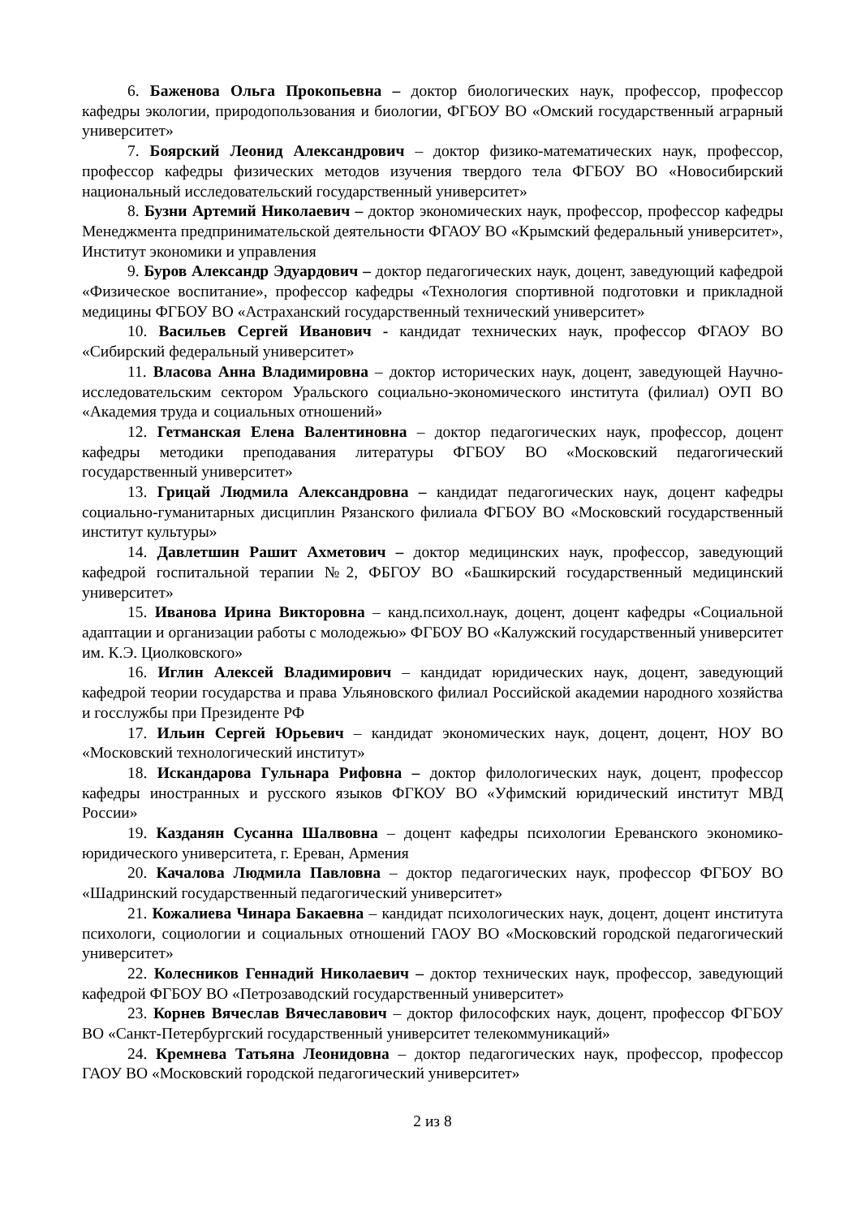6. Баженова Ольга Прокопьевна – доктор биологических наук, профессор, профессор кафедры экологии, природопользования и биологии, ФГБОУ ВО «Омский государственный аграрный университет»
7. Боярский Леонид Александрович – доктор физико-математических наук, профессор, профессор кафедры физических методов изучения твердого тела ФГБОУ ВО «Новосибирский национальный исследовательский государственный университет»
8. Бузни Артемий Николаевич – доктор экономических наук, профессор, профессор кафедры Менеджмента предпринимательской деятельности ФГАОУ ВО «Крымский федеральный университет», Институт экономики и управления
9. Буров Александр Эдуардович – доктор педагогических наук, доцент, заведующий кафедрой «Физическое воспитание», профессор кафедры «Технология спортивной подготовки и прикладной медицины ФГБОУ ВО «Астраханский государственный технический университет»
10. Васильев Сергей Иванович - кандидат технических наук, профессор ФГАОУ ВО «Сибирский федеральный университет»
11. Власова Анна Владимировна – доктор исторических наук, доцент, заведующей Научно-исследовательским сектором Уральского социально-экономического института (филиал) ОУП ВО «Академия труда и социальных отношений»
12. Гетманская Елена Валентиновна – доктор педагогических наук, профессор, доцент кафедры методики преподавания литературы ФГБОУ ВО «Московский педагогический государственный университет»
13. Грицай Людмила Александровна – кандидат педагогических наук, доцент кафедры социально-гуманитарных дисциплин Рязанского филиала ФГБОУ ВО «Московский государственный институт культуры»
14. Давлетшин Рашит Ахметович – доктор медицинских наук, профессор, заведующий кафедрой госпитальной терапии №2, ФБГОУ ВО «Башкирский государственный медицинский университет»
15. Иванова Ирина Викторовна – канд.психол.наук, доцент, доцент кафедры «Социальной адаптации и организации работы с молодежью» ФГБОУ ВО «Калужский государственный университет им. К.Э. Циолковского»
16. Иглин Алексей Владимирович – кандидат юридических наук, доцент, заведующий кафедрой теории государства и права Ульяновского филиал Российской академии народного хозяйства и госслужбы при Президенте РФ
17. Ильин Сергей Юрьевич – кандидат экономических наук, доцент, доцент, НОУ ВО «Московский технологический институт»
18. Искандарова Гульнара Рифовна – доктор филологических наук, доцент, профессор кафедры иностранных и русского языков ФГКОУ ВО «Уфимский юридический институт МВД России»
19. Казданян Сусанна Шалвовна – доцент кафедры психологии Ереванского экономико-юридического университета, г. Ереван, Армения
20. Качалова Людмила Павловна – доктор педагогических наук, профессор ФГБОУ ВО «Шадринский государственный педагогический университет»
21. Кожалиева Чинара Бакаевна – кандидат психологических наук, доцент, доцент института психологи, социологии и социальных отношений ГАОУ ВО «Московский городской педагогический университет»
22. Колесников Геннадий Николаевич – доктор технических наук, профессор, заведующий кафедрой ФГБОУ ВО «Петрозаводский государственный университет»
23. Корнев Вячеслав Вячеславович – доктор философских наук, доцент, профессор ФГБОУ ВО «Санкт-Петербургский государственный университет телекоммуникаций»
24. Кремнева Татьяна Леонидовна – доктор педагогических наук, профессор, профессор ГАОУ ВО «Московский городской педагогический университет»
2 из 8